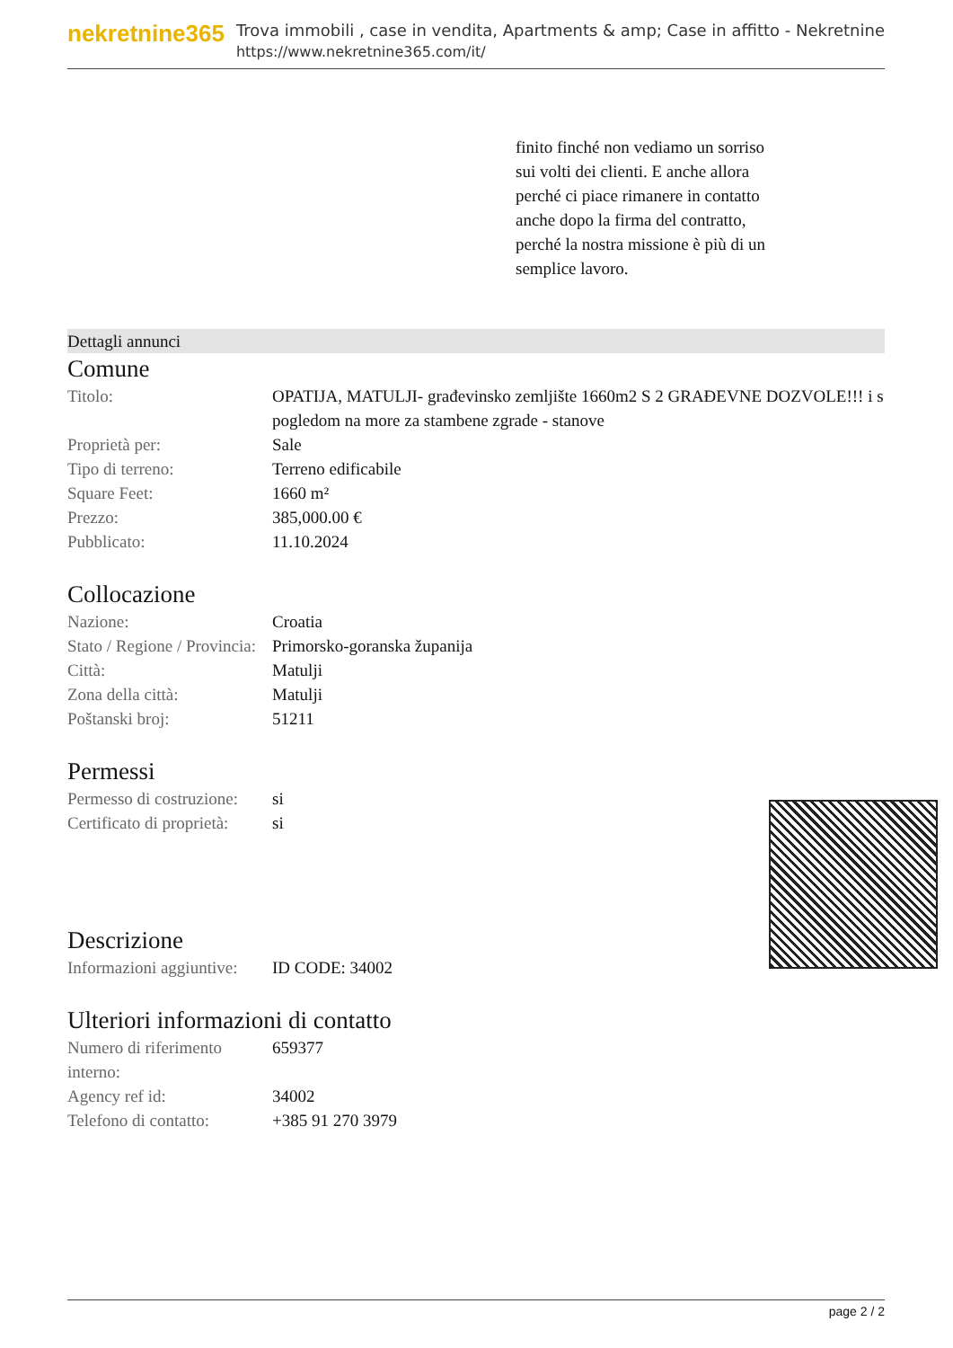nekretnine365
Trova immobili , case in vendita, Apartments & amp; Case in affitto - Nekretnine
https://www.nekretnine365.com/it/
finito finché non vediamo un sorriso sui volti dei clienti. E anche allora perché ci piace rimanere in contatto anche dopo la firma del contratto, perché la nostra missione è più di un semplice lavoro.
Dettagli annunci
Comune
| Titolo: | OPATIJA, MATULJI- građevinsko zemljište 1660m2 S 2 GRAĐEVNE DOZVOLE!!! i s pogledom na more za stambene zgrade - stanove |
| Proprietà per: | Sale |
| Tipo di terreno: | Terreno edificabile |
| Square Feet: | 1660 m² |
| Prezzo: | 385,000.00 € |
| Pubblicato: | 11.10.2024 |
Collocazione
| Nazione: | Croatia |
| Stato / Regione / Provincia: | Primorsko-goranska županija |
| Città: | Matulji |
| Zona della città: | Matulji |
| Poštanski broj: | 51211 |
Permessi
| Permesso di costruzione: | si |
| Certificato di proprietà: | si |
Descrizione
| Informazioni aggiuntive: | ID CODE: 34002 |
Ulteriori informazioni di contatto
| Numero di riferimento interno: | 659377 |
| Agency ref id: | 34002 |
| Telefono di contatto: | +385 91 270 3979 |
page 2 / 2